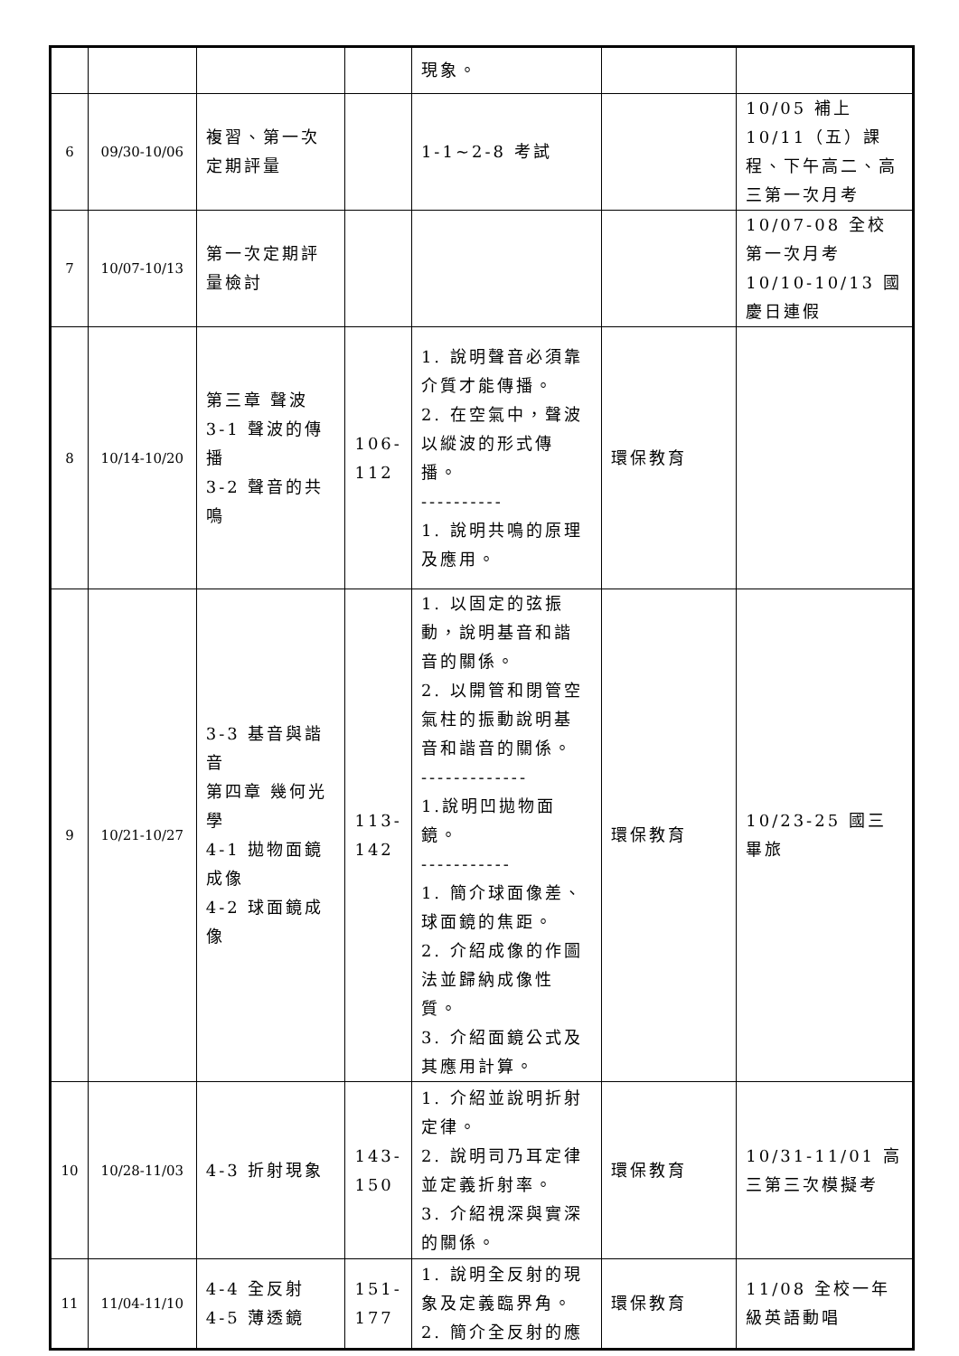| | | | | 現象。 | | |
| 6 | 09/30-10/06 | 複習、第一次定期評量 | | 1-1~2-8 考試 | | 10/05 補上 10/11（五）課程、下午高二、高三第一次月考 |
| 7 | 10/07-10/13 | 第一次定期評量檢討 | | | | 10/07-08 全校第一次月考 10/10-10/13 國慶日連假 |
| 8 | 10/14-10/20 | 第三章 聲波 3-1 聲波的傳播 3-2 聲音的共鳴 | 106-112 | 1. 說明聲音必須靠介質才能傳播。 2. 在空氣中，聲波以縱波的形式傳播。 ---------- 1. 說明共鳴的原理及應用。 | 環保教育 | |
| 9 | 10/21-10/27 | 3-3 基音與諧音 第四章 幾何光學 4-1 拋物面鏡成像 4-2 球面鏡成像 | 113-142 | 1. 以固定的弦振動，說明基音和諧音的關係。 2. 以開管和閉管空氣柱的振動說明基音和諧音的關係。 ------------- 1.說明凹拋物面鏡。 ----------- 1. 簡介球面像差、球面鏡的焦距。 2. 介紹成像的作圖法並歸納成像性質。 3. 介紹面鏡公式及其應用計算。 | 環保教育 | 10/23-25 國三畢旅 |
| 10 | 10/28-11/03 | 4-3 折射現象 | 143-150 | 1. 介紹並說明折射定律。 2. 說明司乃耳定律並定義折射率。 3. 介紹視深與實深的關係。 | 環保教育 | 10/31-11/01 高三第三次模擬考 |
| 11 | 11/04-11/10 | 4-4 全反射 4-5 薄透鏡 | 151-177 | 1. 說明全反射的現象及定義臨界角。 2. 簡介全反射的應 | 環保教育 | 11/08 全校一年級英語動唱 |